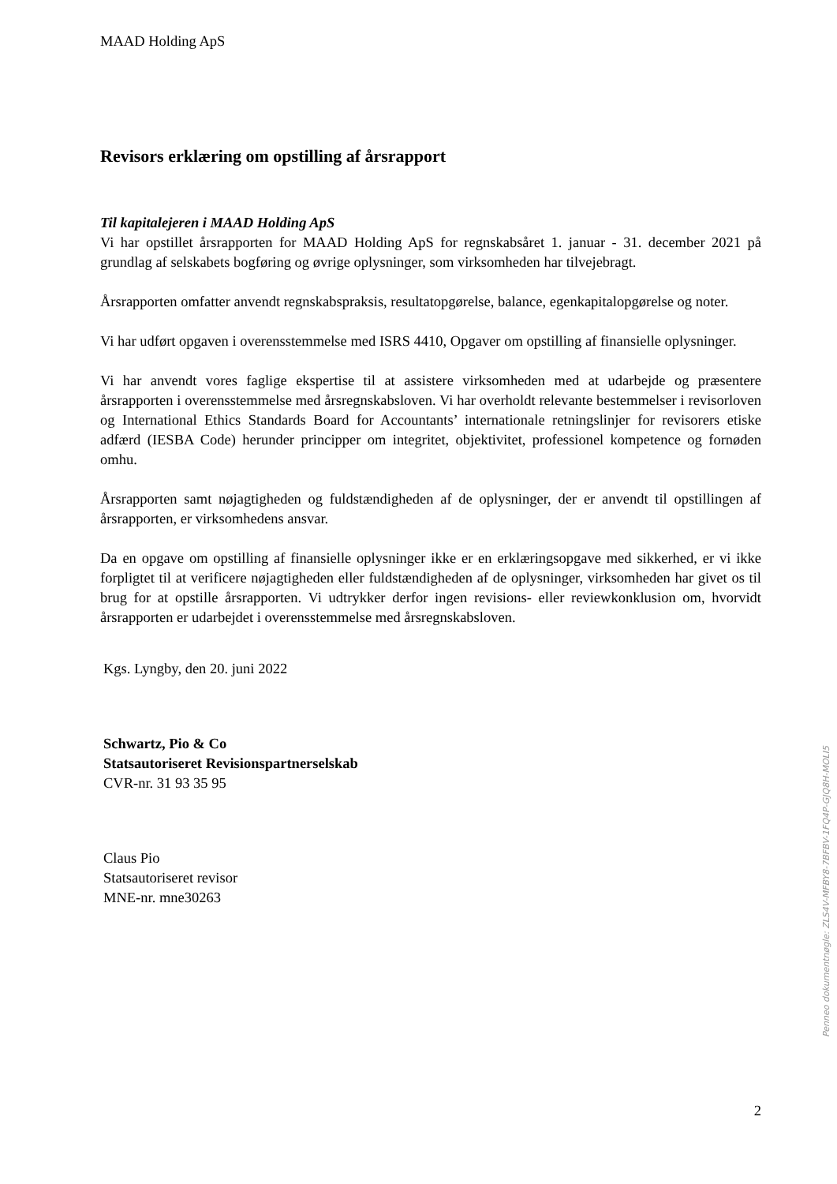MAAD Holding ApS
Revisors erklæring om opstilling af årsrapport
Til kapitalejeren i MAAD Holding ApS
Vi har opstillet årsrapporten for MAAD Holding ApS for regnskabsåret 1. januar - 31. december 2021 på grundlag af selskabets bogføring og øvrige oplysninger, som virksomheden har tilvejebragt.
Årsrapporten omfatter anvendt regnskabspraksis, resultatopgørelse, balance, egenkapitalopgørelse og noter.
Vi har udført opgaven i overensstemmelse med ISRS 4410, Opgaver om opstilling af finansielle oplysninger.
Vi har anvendt vores faglige ekspertise til at assistere virksomheden med at udarbejde og præsentere årsrapporten i overensstemmelse med årsregnskabsloven. Vi har overholdt relevante bestemmelser i revisorloven og International Ethics Standards Board for Accountants’ internationale retningslinjer for revisorers etiske adfærd (IESBA Code) herunder principper om integritet, objektivitet, professionel kompetence og fornøden omhu.
Årsrapporten samt nøjagtigheden og fuldstændigheden af de oplysninger, der er anvendt til opstillingen af årsrapporten, er virksomhedens ansvar.
Da en opgave om opstilling af finansielle oplysninger ikke er en erklæringsopgave med sikkerhed, er vi ikke forpligtet til at verificere nøjagtigheden eller fuldstændigheden af de oplysninger, virksomheden har givet os til brug for at opstille årsrapporten. Vi udtrykker derfor ingen revisions- eller reviewkonklusion om, hvorvidt årsrapporten er udarbejdet i overensstemmelse med årsregnskabsloven.
Kgs. Lyngby, den 20. juni 2022
Schwartz, Pio & Co
Statsautoriseret Revisionspartnerselskab
CVR-nr. 31 93 35 95
Claus Pio
Statsautoriseret revisor
MNE-nr. mne30263
Penneo dokumentnøgle: ZLS4V-MFBY8-7BFBV-1FQ4P-GJQ8H-MOLI5
2